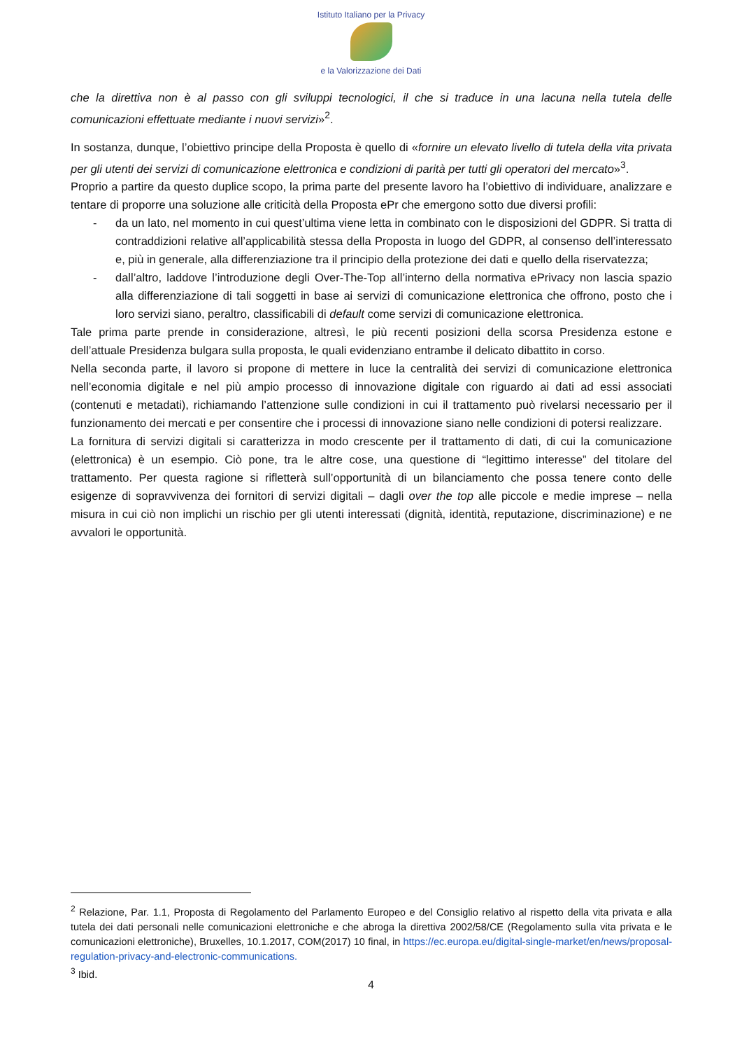Istituto Italiano per la Privacy
e la Valorizzazione dei Dati
che la direttiva non è al passo con gli sviluppi tecnologici, il che si traduce in una lacuna nella tutela delle comunicazioni effettuate mediante i nuovi servizi»<sup>2</sup>.
In sostanza, dunque, l’obiettivo principe della Proposta è quello di «fornire un elevato livello di tutela della vita privata per gli utenti dei servizi di comunicazione elettronica e condizioni di parità per tutti gli operatori del mercato»<sup>3</sup>.
Proprio a partire da questo duplice scopo, la prima parte del presente lavoro ha l’obiettivo di individuare, analizzare e tentare di proporre una soluzione alle criticità della Proposta ePr che emergono sotto due diversi profili:
- da un lato, nel momento in cui quest’ultima viene letta in combinato con le disposizioni del GDPR. Si tratta di contraddizioni relative all’applicabilità stessa della Proposta in luogo del GDPR, al consenso dell’interessato e, più in generale, alla differenziazione tra il principio della protezione dei dati e quello della riservatezza;
- dall’altro, laddove l’introduzione degli Over-The-Top all’interno della normativa ePrivacy non lascia spazio alla differenziazione di tali soggetti in base ai servizi di comunicazione elettronica che offrono, posto che i loro servizi siano, peraltro, classificabili di default come servizi di comunicazione elettronica.
Tale prima parte prende in considerazione, altresì, le più recenti posizioni della scorsa Presidenza estone e dell’attuale Presidenza bulgara sulla proposta, le quali evidenziano entrambe il delicato dibattito in corso.
Nella seconda parte, il lavoro si propone di mettere in luce la centralità dei servizi di comunicazione elettronica nell’economia digitale e nel più ampio processo di innovazione digitale con riguardo ai dati ad essi associati (contenuti e metadati), richiamando l’attenzione sulle condizioni in cui il trattamento può rivelarsi necessario per il funzionamento dei mercati e per consentire che i processi di innovazione siano nelle condizioni di potersi realizzare.
La fornitura di servizi digitali si caratterizza in modo crescente per il trattamento di dati, di cui la comunicazione (elettronica) è un esempio. Ciò pone, tra le altre cose, una questione di “legittimo interesse” del titolare del trattamento. Per questa ragione si rifletterà sull’opportunità di un bilanciamento che possa tenere conto delle esigenze di sopravvivenza dei fornitori di servizi digitali – dagli over the top alle piccole e medie imprese – nella misura in cui ciò non implichi un rischio per gli utenti interessati (dignità, identità, reputazione, discriminazione) e ne avvalori le opportunità.
<sup>2</sup> Relazione, Par. 1.1, Proposta di Regolamento del Parlamento Europeo e del Consiglio relativo al rispetto della vita privata e alla tutela dei dati personali nelle comunicazioni elettroniche e che abroga la direttiva 2002/58/CE (Regolamento sulla vita privata e le comunicazioni elettroniche), Bruxelles, 10.1.2017, COM(2017) 10 final, in https://ec.europa.eu/digital-single-market/en/news/proposal-regulation-privacy-and-electronic-communications.
<sup>3</sup> Ibid.
4